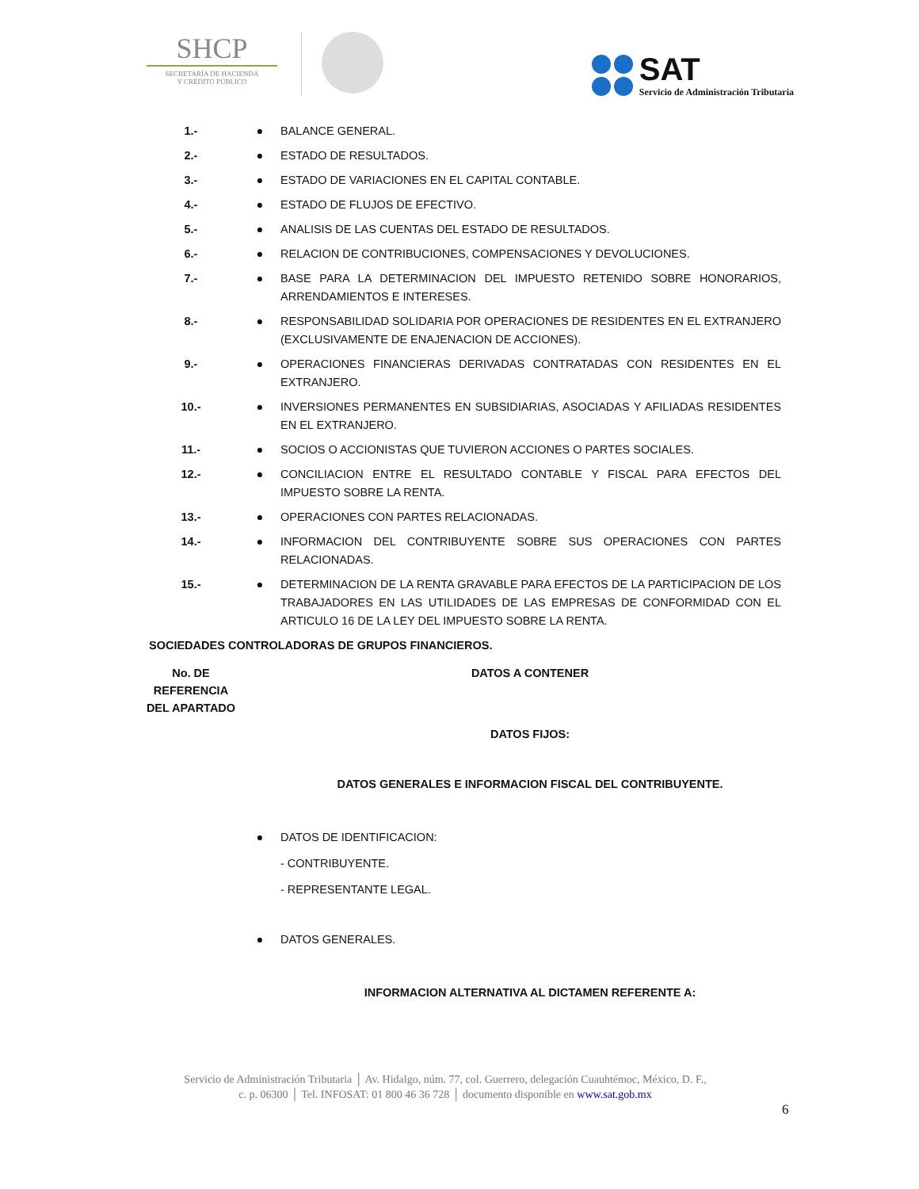SHCP
SECRETARÍA DE HACIENDA
Y CRÉDITO PÚBLICO
SAT
Servicio de Administración Tributaria
| 1.- | ● | BALANCE GENERAL. |
| 2.- | ● | ESTADO DE RESULTADOS. |
| 3.- | ● | ESTADO DE VARIACIONES EN EL CAPITAL CONTABLE. |
| 4.- | ● | ESTADO DE FLUJOS DE EFECTIVO. |
| 5.- | ● | ANALISIS DE LAS CUENTAS DEL ESTADO DE RESULTADOS. |
| 6.- | ● | RELACION DE CONTRIBUCIONES, COMPENSACIONES Y DEVOLUCIONES. |
| 7.- | ● | BASE PARA LA DETERMINACION DEL IMPUESTO RETENIDO SOBRE HONORARIOS, ARRENDAMIENTOS E INTERESES. |
| 8.- | ● | RESPONSABILIDAD SOLIDARIA POR OPERACIONES DE RESIDENTES EN EL EXTRANJERO (EXCLUSIVAMENTE DE ENAJENACION DE ACCIONES). |
| 9.- | ● | OPERACIONES FINANCIERAS DERIVADAS CONTRATADAS CON RESIDENTES EN EL EXTRANJERO. |
| 10.- | ● | INVERSIONES PERMANENTES EN SUBSIDIARIAS, ASOCIADAS Y AFILIADAS RESIDENTES EN EL EXTRANJERO. |
| 11.- | ● | SOCIOS O ACCIONISTAS QUE TUVIERON ACCIONES O PARTES SOCIALES. |
| 12.- | ● | CONCILIACION ENTRE EL RESULTADO CONTABLE Y FISCAL PARA EFECTOS DEL IMPUESTO SOBRE LA RENTA. |
| 13.- | ● | OPERACIONES CON PARTES RELACIONADAS. |
| 14.- | ● | INFORMACION DEL CONTRIBUYENTE SOBRE SUS OPERACIONES CON PARTES RELACIONADAS. |
| 15.- | ● | DETERMINACION DE LA RENTA GRAVABLE PARA EFECTOS DE LA PARTICIPACION DE LOS TRABAJADORES EN LAS UTILIDADES DE LAS EMPRESAS DE CONFORMIDAD CON EL ARTICULO 16 DE LA LEY DEL IMPUESTO SOBRE LA RENTA. |
| SOCIEDADES CONTROLADORAS DE GRUPOS FINANCIEROS. | | |
| No. DE REFERENCIA DEL APARTADO | DATOS A CONTENER | |
| | DATOS FIJOS: | |
| | DATOS GENERALES E INFORMACION FISCAL DEL CONTRIBUYENTE. | |
| | ● | DATOS DE IDENTIFICACION: |
| | | - CONTRIBUYENTE. |
| | | - REPRESENTANTE LEGAL. |
| | ● | DATOS GENERALES. |
| | INFORMACION ALTERNATIVA AL DICTAMEN REFERENTE A: | |
Servicio de Administración Tributaria │ Av. Hidalgo, núm. 77, col. Guerrero, delegación Cuauhtémoc, México, D. F.,
c. p. 06300 │ Tel. INFOSAT: 01 800 46 36 728 │ documento disponible en www.sat.gob.mx
6